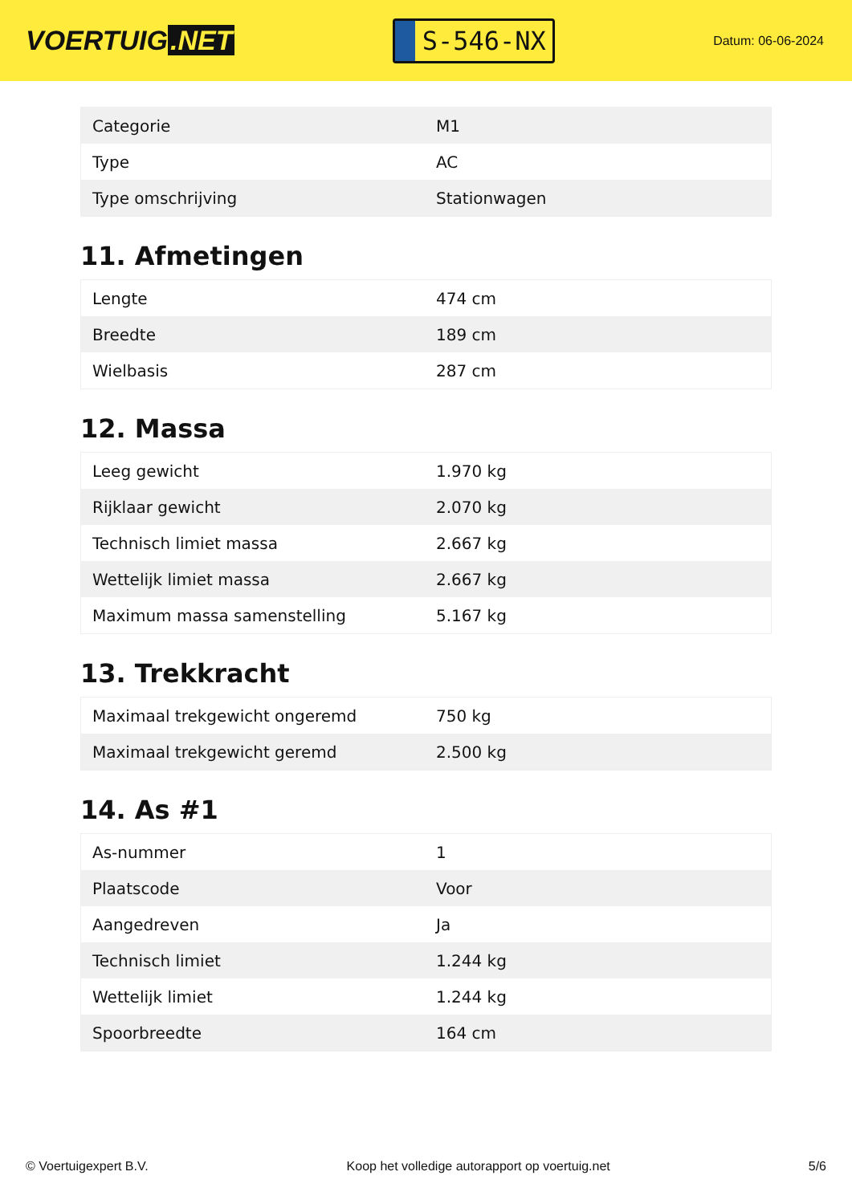VOERTUIG.NET
S-546-NX
Datum: 06-06-2024
| Categorie | M1 |
| Type | AC |
| Type omschrijving | Stationwagen |
11. Afmetingen
| Lengte | 474 cm |
| Breedte | 189 cm |
| Wielbasis | 287 cm |
12. Massa
| Leeg gewicht | 1.970 kg |
| Rijklaar gewicht | 2.070 kg |
| Technisch limiet massa | 2.667 kg |
| Wettelijk limiet massa | 2.667 kg |
| Maximum massa samenstelling | 5.167 kg |
13. Trekkracht
| Maximaal trekgewicht ongeremd | 750 kg |
| Maximaal trekgewicht geremd | 2.500 kg |
14. As #1
| As-nummer | 1 |
| Plaatscode | Voor |
| Aangedreven | Ja |
| Technisch limiet | 1.244 kg |
| Wettelijk limiet | 1.244 kg |
| Spoorbreedte | 164 cm |
© Voertuigexpert B.V. Koop het volledige autorapport op voertuig.net 5/6